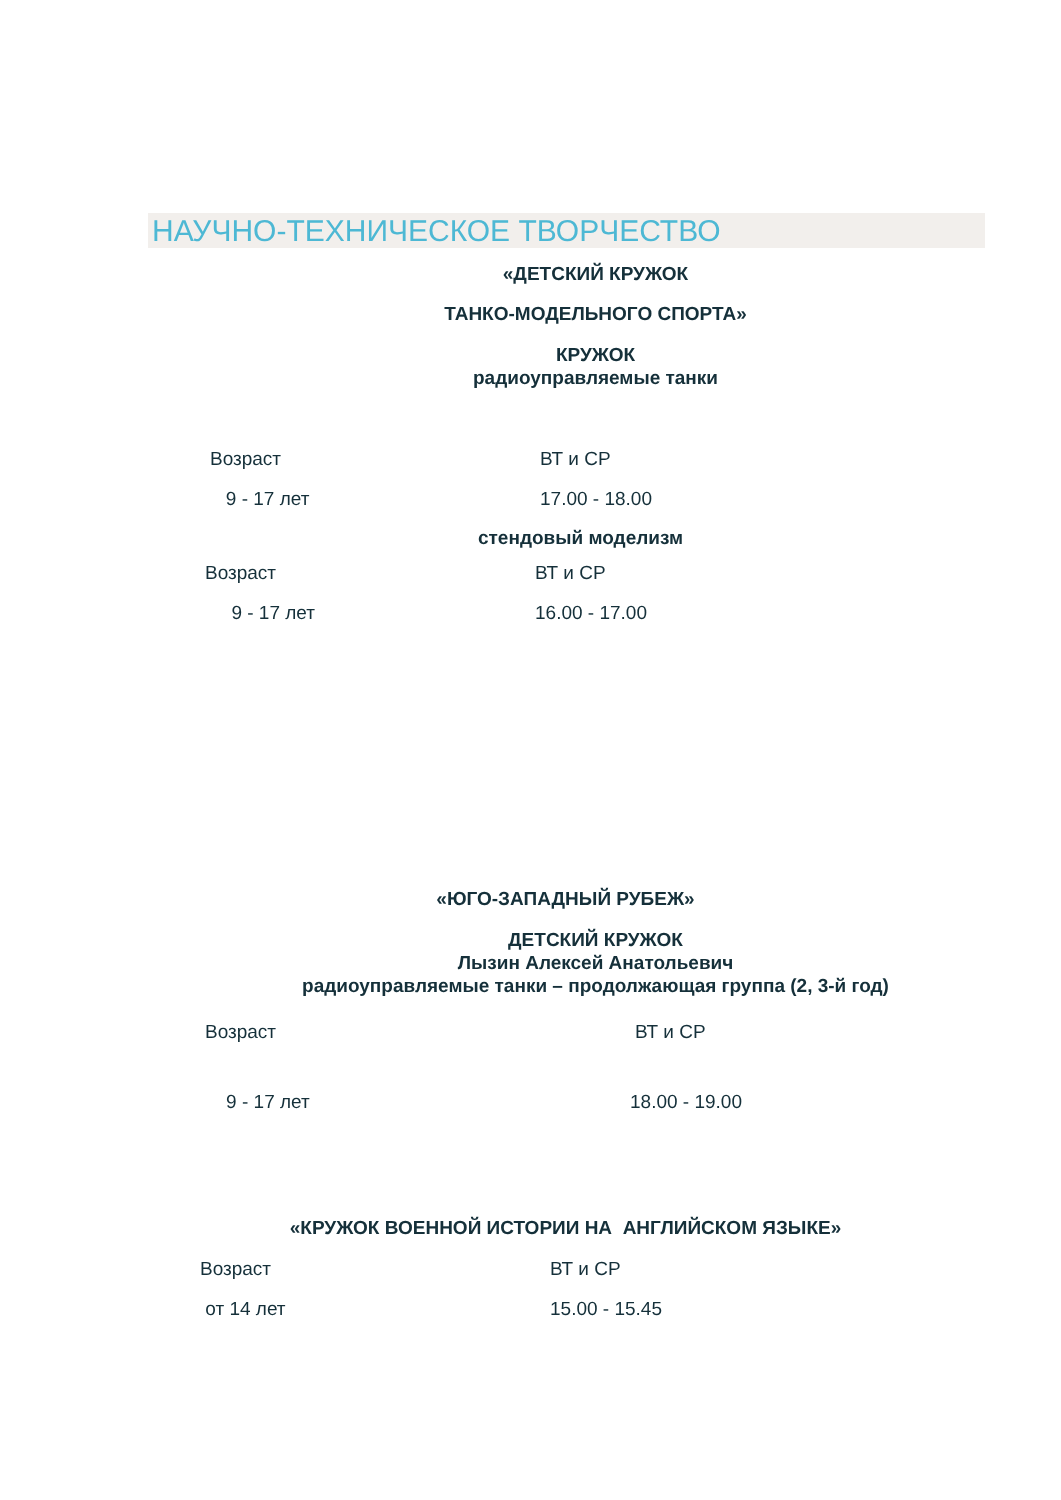НАУЧНО-ТЕХНИЧЕСКОЕ ТВОРЧЕСТВО
«ДЕТСКИЙ КРУЖОК
ТАНКО-МОДЕЛЬНОГО СПОРТА»
КРУЖОК
радиоуправляемые танки
Возраст ВТ и СР
9 - 17 лет 17.00 - 18.00
стендовый моделизм
Возраст ВТ и СР
9 - 17 лет 16.00 - 17.00
«ЮГО-ЗАПАДНЫЙ РУБЕЖ»
ДЕТСКИЙ КРУЖОК
Лызин Алексей Анатольевич
радиоуправляемые танки – продолжающая группа (2, 3-й год)
Возраст ВТ и СР
9 - 17 лет 18.00 - 19.00
«КРУЖОК ВОЕННОЙ ИСТОРИИ НА АНГЛИЙСКОМ ЯЗЫКЕ»
Возраст ВТ и СР
от 14 лет 15.00 - 15.45